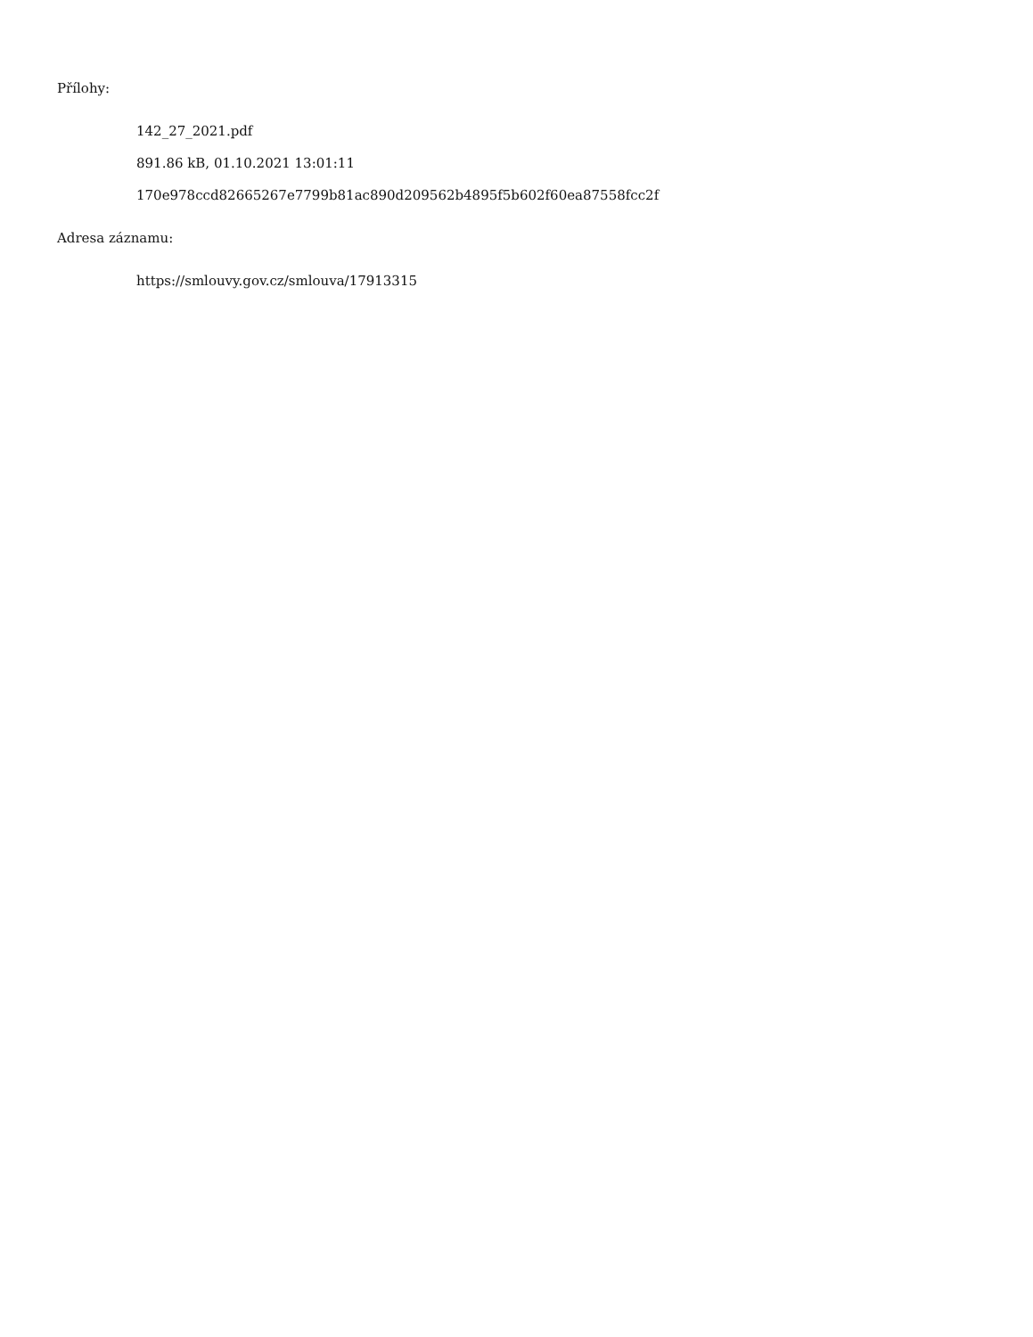Přílohy:
142_27_2021.pdf
891.86 kB, 01.10.2021 13:01:11
170e978ccd82665267e7799b81ac890d209562b4895f5b602f60ea87558fcc2f
Adresa záznamu:
https://smlouvy.gov.cz/smlouva/17913315